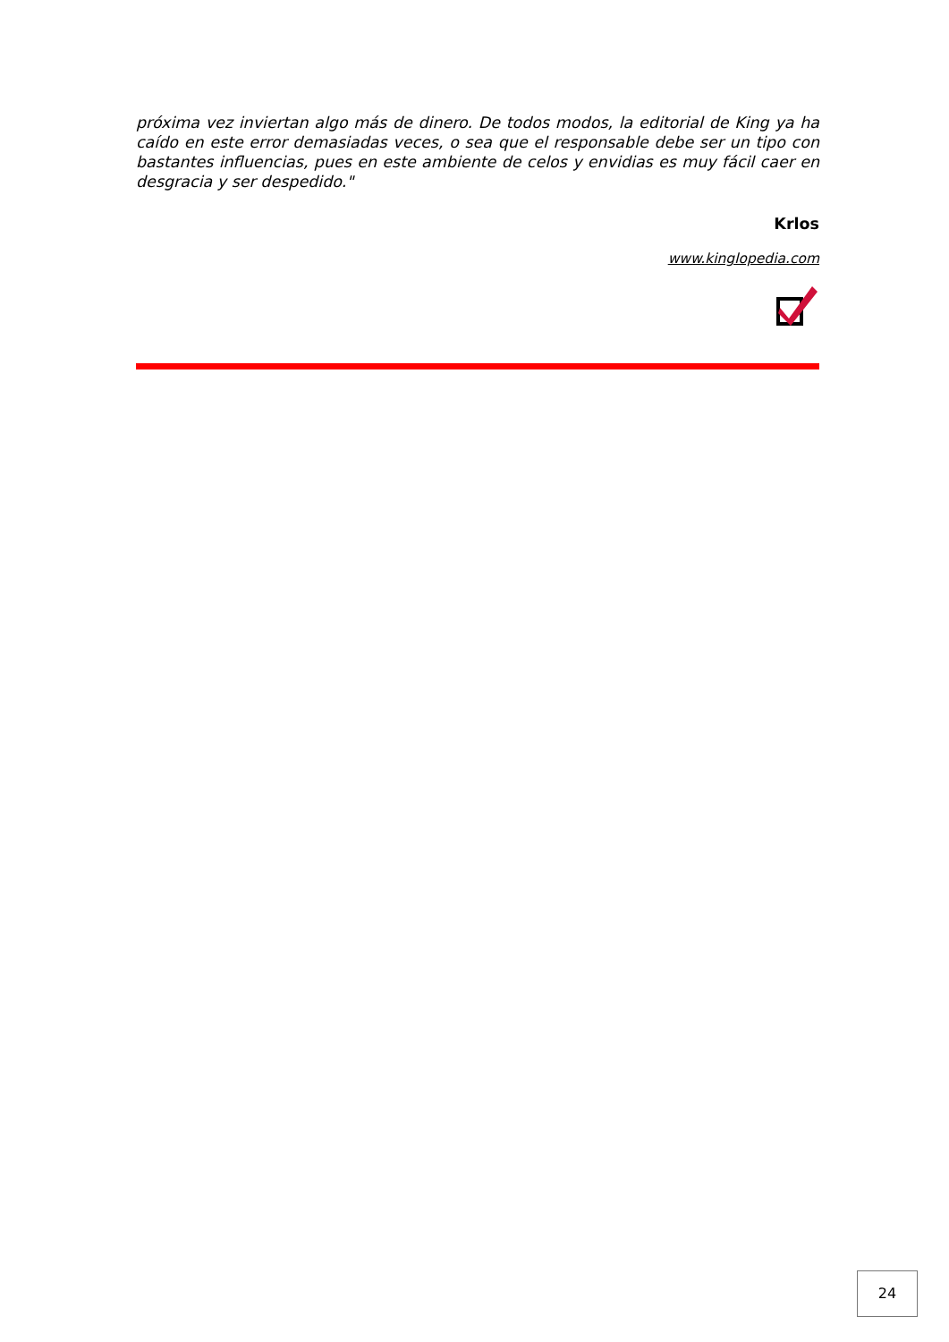próxima vez inviertan algo más de dinero. De todos modos, la editorial de King ya ha caído en este error demasiadas veces, o sea que el responsable debe ser un tipo con bastantes influencias, pues en este ambiente de celos y envidias es muy fácil caer en desgracia y ser despedido."
Krlos
www.kinglopedia.com
24